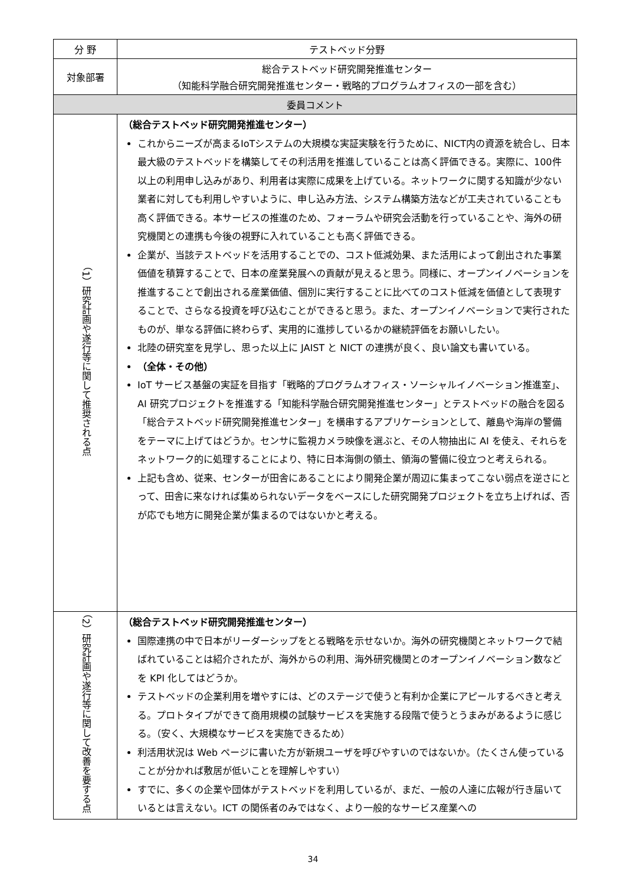| 分 野 | テストベッド分野 |
| 対象部署 | 総合テストベッド研究開発推進センター （知能科学融合研究開発推進センター・戦略的プログラムオフィスの一部を含む） |
| 委員コメント | |
| （1）研究計画や遂行等に関して推奨される点 | （総合テストベッド研究開発推進センター） これからニーズが高まるIoTシステムの大規模な実証実験を行うために、NICT内の資源を統合し、日本最大級のテストベッドを構築してその利活用を推進していることは高く評価できる。実際に、100件以上の利用申し込みがあり、利用者は実際に成果を上げている。ネットワークに関する知識が少ない業者に対しても利用しやすいように、申し込み方法、システム構築方法などが工夫されていることも高く評価できる。本サービスの推進のため、フォーラムや研究会活動を行っていることや、海外の研究機関との連携も今後の視野に入れていることも高く評価できる。 企業が、当該テストベッドを活用することでの、コスト低減効果、また活用によって創出された事業価値を積算することで、日本の産業発展への貢献が見えると思う。同様に、オープンイノベーションを推進することで創出される産業価値、個別に実行することに比べてのコスト低減を価値として表現することで、さらなる投資を呼び込むことができると思う。また、オープンイノベーションで実行されたものが、単なる評価に終わらず、実用的に進捗しているかの継続評価をお願いしたい。 北陸の研究室を見学し、思った以上に JAIST と NICT の連携が良く、良い論文も書いている。 （全体・その他） IoT サービス基盤の実証を目指す「戦略的プログラムオフィス・ソーシャルイノベーション推進室」、AI 研究プロジェクトを推進する「知能科学融合研究開発推進センター」とテストベッドの融合を図る「総合テストベッド研究開発推進センター」を横串するアプリケーションとして、離島や海岸の警備をテーマに上げてはどうか。センサに監視カメラ映像を選ぶと、その人物抽出に AI を使え、それらをネットワーク的に処理することにより、特に日本海側の領土、領海の警備に役立つと考えられる。 上記も含め、従来、センターが田舎にあることにより開発企業が周辺に集まってこない弱点を逆さにとって、田舎に来なければ集められないデータをベースにした研究開発プロジェクトを立ち上げれば、否が応でも地方に開発企業が集まるのではないかと考える。 |
| （2）研究計画や遂行等に関して改善を要する点 | （総合テストベッド研究開発推進センター） 国際連携の中で日本がリーダーシップをとる戦略を示せないか。海外の研究機関とネットワークで結ばれていることは紹介されたが、海外からの利用、海外研究機関とのオープンイノベーション数などを KPI 化してはどうか。 テストベッドの企業利用を増やすには、どのステージで使うと有利か企業にアピールするべきと考える。プロトタイプができて商用規模の試験サービスを実施する段階で使うとうまみがあるように感じる。（安く、大規模なサービスを実施できるため） 利活用状況は Web ページに書いた方が新規ユーザを呼びやすいのではないか。（たくさん使っていることが分かれば敷居が低いことを理解しやすい） すでに、多くの企業や団体がテストベッドを利用しているが、まだ、一般の人達に広報が行き届いているとは言えない。ICT の関係者のみではなく、より一般的なサービス産業への |
34